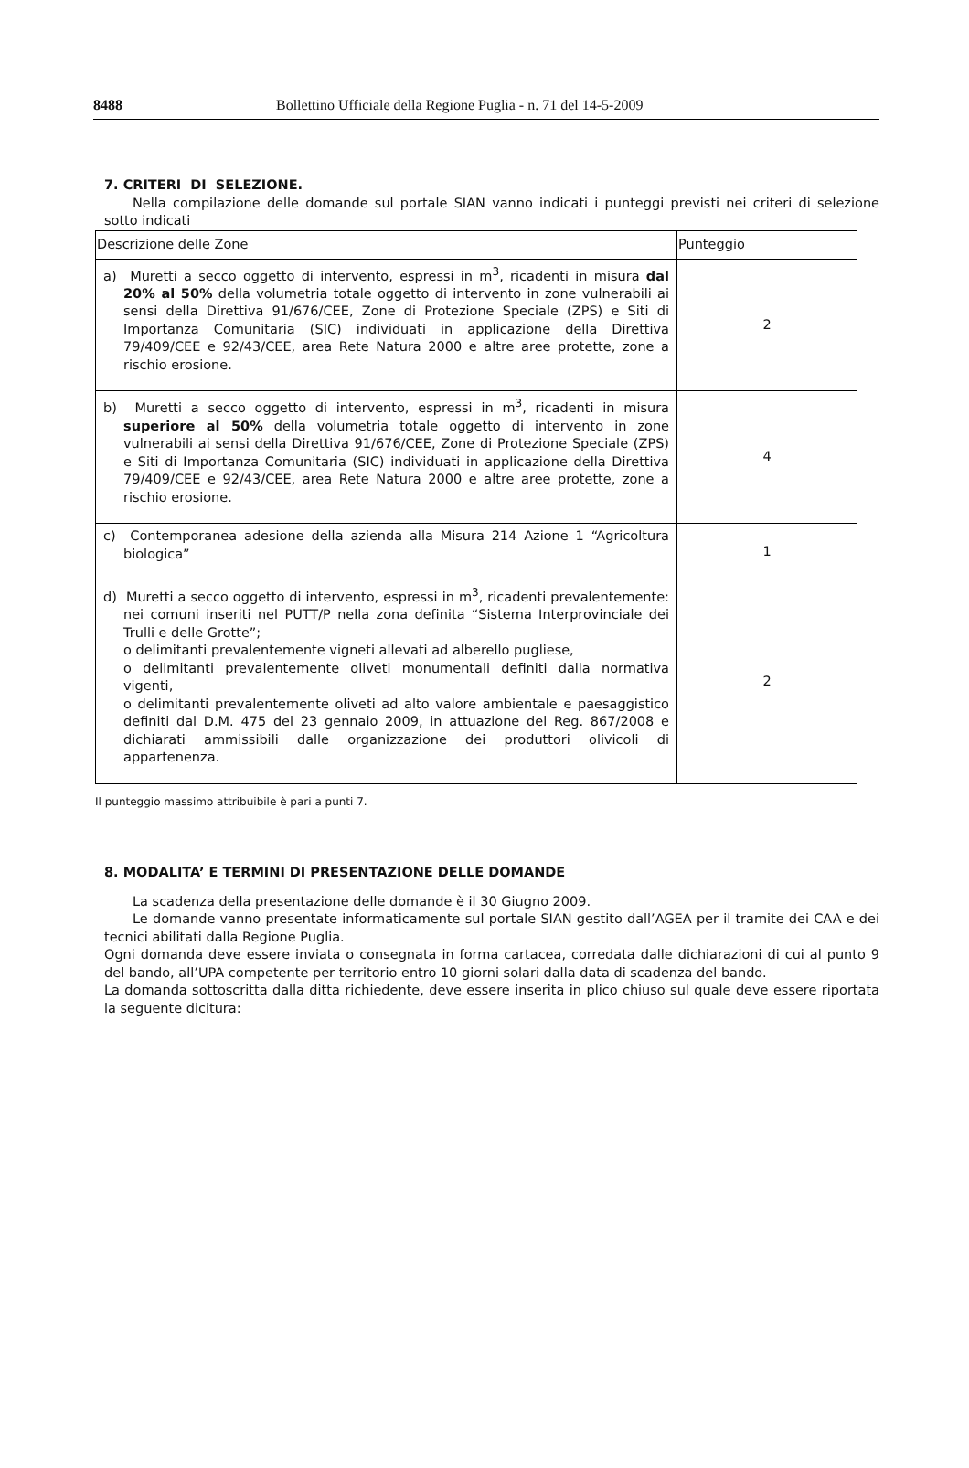8488 Bollettino Ufficiale della Regione Puglia - n. 71 del 14-5-2009
7. CRITERI DI SELEZIONE.
Nella compilazione delle domande sul portale SIAN vanno indicati i punteggi previsti nei criteri di selezione sotto indicati
| Descrizione delle Zone | Punteggio |
| --- | --- |
| a) Muretti a secco oggetto di intervento, espressi in m<sup>3</sup>, ricadenti in misura dal 20% al 50% della volumetria totale oggetto di intervento in zone vulnerabili ai sensi della Direttiva 91/676/CEE, Zone di Protezione Speciale (ZPS) e Siti di Importanza Comunitaria (SIC) individuati in applicazione della Direttiva 79/409/CEE e 92/43/CEE, area Rete Natura 2000 e altre aree protette, zone a rischio erosione. | 2 |
| b) Muretti a secco oggetto di intervento, espressi in m<sup>3</sup>, ricadenti in misura superiore al 50% della volumetria totale oggetto di intervento in zone vulnerabili ai sensi della Direttiva 91/676/CEE, Zone di Protezione Speciale (ZPS) e Siti di Importanza Comunitaria (SIC) individuati in applicazione della Direttiva 79/409/CEE e 92/43/CEE, area Rete Natura 2000 e altre aree protette, zone a rischio erosione. | 4 |
| c) Contemporanea adesione della azienda alla Misura 214 Azione 1 “Agricoltura biologica” | 1 |
| d) Muretti a secco oggetto di intervento, espressi in m<sup>3</sup>, ricadenti prevalentemente: nei comuni inseriti nel PUTT/P nella zona definita “Sistema Interprovinciale dei Trulli e delle Grotte”; o delimitanti prevalentemente vigneti allevati ad alberello pugliese, o delimitanti prevalentemente oliveti monumentali definiti dalla normativa vigenti, o delimitanti prevalentemente oliveti ad alto valore ambientale e paesaggistico definiti dal D.M. 475 del 23 gennaio 2009, in attuazione del Reg. 867/2008 e dichiarati ammissibili dalle organizzazione dei produttori olivicoli di appartenenza. | 2 |
Il punteggio massimo attribuibile è pari a punti 7.
8. MODALITA’ E TERMINI DI PRESENTAZIONE DELLE DOMANDE
La scadenza della presentazione delle domande è il 30 Giugno 2009.
Le domande vanno presentate informaticamente sul portale SIAN gestito dall’AGEA per il tramite dei CAA e dei tecnici abilitati dalla Regione Puglia.
Ogni domanda deve essere inviata o consegnata in forma cartacea, corredata dalle dichiarazioni di cui al punto 9 del bando, all’UPA competente per territorio entro 10 giorni solari dalla data di scadenza del bando.
La domanda sottoscritta dalla ditta richiedente, deve essere inserita in plico chiuso sul quale deve essere riportata la seguente dicitura: